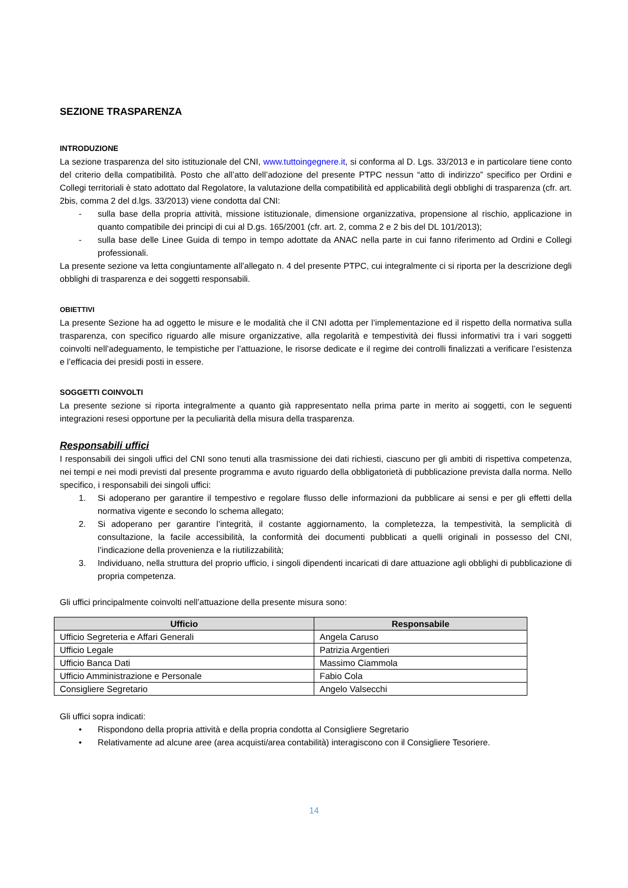SEZIONE TRASPARENZA
INTRODUZIONE
La sezione trasparenza del sito istituzionale del CNI, www.tuttoingegnere.it, si conforma al D. Lgs. 33/2013 e in particolare tiene conto del criterio della compatibilità. Posto che all’atto dell’adozione del presente PTPC nessun “atto di indirizzo” specifico per Ordini e Collegi territoriali è stato adottato dal Regolatore, la valutazione della compatibilità ed applicabilità degli obblighi di trasparenza (cfr. art. 2bis, comma 2 del d.lgs. 33/2013) viene condotta dal CNI:
- sulla base della propria attività, missione istituzionale, dimensione organizzativa, propensione al rischio, applicazione in quanto compatibile dei principi di cui al D.gs. 165/2001 (cfr. art. 2, comma 2 e 2 bis del DL 101/2013);
- sulla base delle Linee Guida di tempo in tempo adottate da ANAC nella parte in cui fanno riferimento ad Ordini e Collegi professionali.
La presente sezione va letta congiuntamente all’allegato n. 4 del presente PTPC, cui integralmente ci si riporta per la descrizione degli obblighi di trasparenza e dei soggetti responsabili.
OBIETTIVI
La presente Sezione ha ad oggetto le misure e le modalità che il CNI adotta per l’implementazione ed il rispetto della normativa sulla trasparenza, con specifico riguardo alle misure organizzative, alla regolarità e tempestività dei flussi informativi tra i vari soggetti coinvolti nell’adeguamento, le tempistiche per l’attuazione, le risorse dedicate e il regime dei controlli finalizzati a verificare l’esistenza e l’efficacia dei presidi posti in essere.
SOGGETTI COINVOLTI
La presente sezione si riporta integralmente a quanto già rappresentato nella prima parte in merito ai soggetti, con le seguenti integrazioni resesi opportune per la peculiarità della misura della trasparenza.
Responsabili uffici
I responsabili dei singoli uffici del CNI sono tenuti alla trasmissione dei dati richiesti, ciascuno per gli ambiti di rispettiva competenza, nei tempi e nei modi previsti dal presente programma e avuto riguardo della obbligatorietà di pubblicazione prevista dalla norma. Nello specifico, i responsabili dei singoli uffici:
1. Si adoperano per garantire il tempestivo e regolare flusso delle informazioni da pubblicare ai sensi e per gli effetti della normativa vigente e secondo lo schema allegato;
2. Si adoperano per garantire l’integrità, il costante aggiornamento, la completezza, la tempestività, la semplicità di consultazione, la facile accessibilità, la conformità dei documenti pubblicati a quelli originali in possesso del CNI, l’indicazione della provenienza e la riutilizzabilità;
3. Individuano, nella struttura del proprio ufficio, i singoli dipendenti incaricati di dare attuazione agli obblighi di pubblicazione di propria competenza.
Gli uffici principalmente coinvolti nell’attuazione della presente misura sono:
| Ufficio | Responsabile |
| --- | --- |
| Ufficio Segreteria e Affari Generali | Angela Caruso |
| Ufficio Legale | Patrizia Argentieri |
| Ufficio Banca Dati | Massimo Ciammola |
| Ufficio Amministrazione e Personale | Fabio Cola |
| Consigliere Segretario | Angelo Valsecchi |
Gli uffici sopra indicati:
• Rispondono della propria attività e della propria condotta al Consigliere Segretario
• Relativamente ad alcune aree (area acquisti/area contabilità) interagiscono con il Consigliere Tesoriere.
14